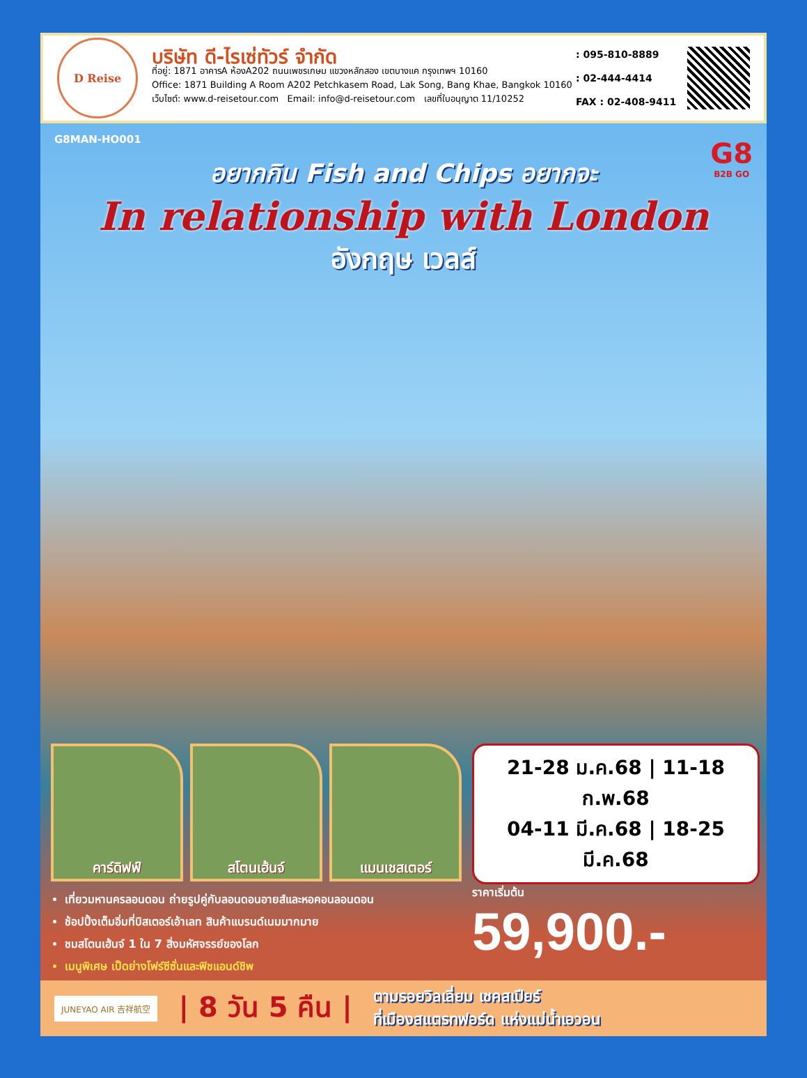D Reise
บริษัท ดี-ไรเซ่ทัวร์ จำกัด
ที่อยู่: 1871 อาคารA ห้องA202 ถนนเพชรเกษม แขวงหลักสอง เขตบางแค กรุงเทพฯ 10160
Office: 1871 Building A Room A202 Petchkasem Road, Lak Song, Bang Khae, Bangkok 10160
เว็บไซต์: www.d-reisetour.com Email: info@d-reisetour.com เลขที่ใบอนุญาต 11/10252
: 095-810-8889
: 02-444-4414
FAX : 02-408-9411
G8MAN-HO001
G8
B2B GO
อยากกิน Fish and Chips อยากจะ
In relationship with London
อังกฤษ เวลส์
คาร์ดิฟฟ์ สโตนเฮ้นจ์ แมนเชสเตอร์
เที่ยวมหานครลอนดอน ถ่ายรูปคู่กับลอนดอนอายส์และหอคอนลอนดอน
ช้อปปิ้งเต็มอิ่มที่บิสเตอร์เอ้าเลท สินค้าแบรนด์เนมมากมาย
ชมสโตนเฮ้นจ์ 1 ใน 7 สิ่งมหัศจรรย์ของโลก
เมนูพิเศษ เป็ดย่างโฟร์ซีซั่นและฟิชแอนด์ชิพ
21-28 ม.ค.68 | 11-18 ก.พ.68
04-11 มี.ค.68 | 18-25 มี.ค.68
ราคาเริ่มต้น
59,900.-
JUNEYAO AIR 吉祥航空
| 8 วัน 5 คืน |
ตามรอยวิลเลี่ยม เชคสเปียร์
ที่เมืองสแตรทฟอร์ด แห่งแม่น้ำเอวอน